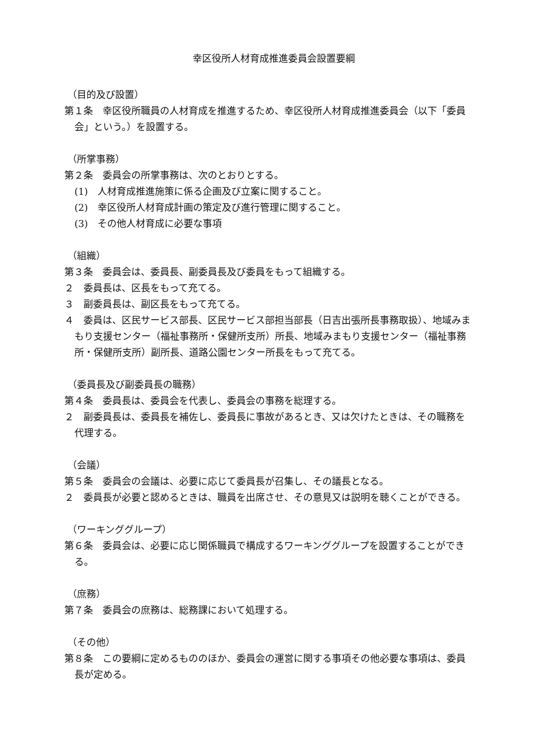幸区役所人材育成推進委員会設置要綱
（目的及び設置）
第１条　幸区役所職員の人材育成を推進するため、幸区役所人材育成推進委員会（以下「委員会」という。）を設置する。
（所掌事務）
第２条　委員会の所掌事務は、次のとおりとする。
(1)　人材育成推進施策に係る企画及び立案に関すること。
(2)　幸区役所人材育成計画の策定及び進行管理に関すること。
(3)　その他人材育成に必要な事項
（組織）
第３条　委員会は、委員長、副委員長及び委員をもって組織する。
２　委員長は、区長をもって充てる。
３　副委員長は、副区長をもって充てる。
４　委員は、区民サービス部長、区民サービス部担当部長（日吉出張所長事務取扱）、地域みまもり支援センター（福祉事務所・保健所支所）所長、地域みまもり支援センター（福祉事務所・保健所支所）副所長、道路公園センター所長をもって充てる。
（委員長及び副委員長の職務）
第４条　委員長は、委員会を代表し、委員会の事務を総理する。
２　副委員長は、委員長を補佐し、委員長に事故があるとき、又は欠けたときは、その職務を代理する。
（会議）
第５条　委員会の会議は、必要に応じて委員長が召集し、その議長となる。
２　委員長が必要と認めるときは、職員を出席させ、その意見又は説明を聴くことができる。
（ワーキンググループ）
第６条　委員会は、必要に応じ関係職員で構成するワーキンググループを設置することができる。
（庶務）
第７条　委員会の庶務は、総務課において処理する。
（その他）
第８条　この要綱に定めるもののほか、委員会の運営に関する事項その他必要な事項は、委員長が定める。